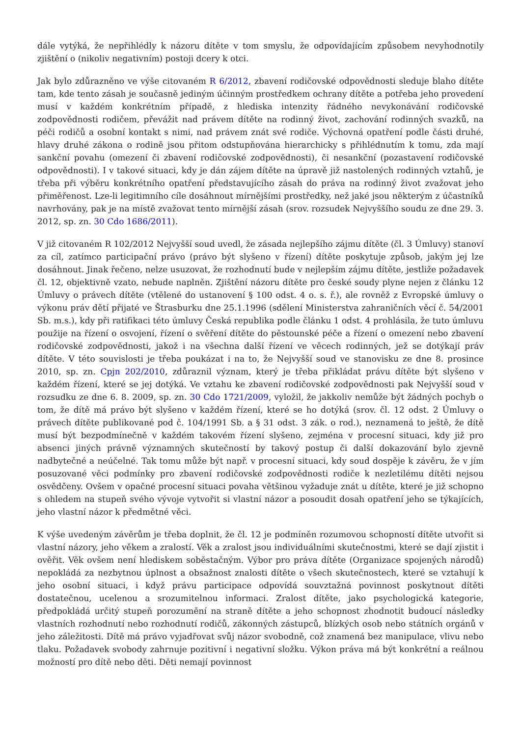dále vytýká, že nepřihlédly k názoru dítěte v tom smyslu, že odpovídajícím způsobem nevyhodnotily zjištění o (nikoliv negativním) postoji dcery k otci.
Jak bylo zdůrazněno ve výše citovaném R 6/2012, zbavení rodičovské odpovědnosti sleduje blaho dítěte tam, kde tento zásah je současně jediným účinným prostředkem ochrany dítěte a potřeba jeho provedení musí v každém konkrétním případě, z hlediska intenzity řádného nevykonávání rodičovské zodpovědnosti rodičem, převážit nad právem dítěte na rodinný život, zachování rodinných svazků, na péči rodičů a osobní kontakt s nimi, nad právem znát své rodiče. Výchovná opatření podle části druhé, hlavy druhé zákona o rodině jsou přitom odstupňována hierarchicky s přihlédnutím k tomu, zda mají sankční povahu (omezení či zbavení rodičovské zodpovědnosti), či nesankční (pozastavení rodičovské odpovědnosti). I v takové situaci, kdy je dán zájem dítěte na úpravě již nastolených rodinných vztahů, je třeba při výběru konkrétního opatření představujícího zásah do práva na rodinný život zvažovat jeho přiměřenost. Lze-li legitimního cíle dosáhnout mírnějšími prostředky, než jaké jsou některým z účastníků navrhovány, pak je na místě zvažovat tento mírnější zásah (srov. rozsudek Nejvyššího soudu ze dne 29. 3. 2012, sp. zn. 30 Cdo 1686/2011).
V již citovaném R 102/2012 Nejvyšší soud uvedl, že zásada nejlepšího zájmu dítěte (čl. 3 Úmluvy) stanoví za cíl, zatímco participační právo (právo být slyšeno v řízení) dítěte poskytuje způsob, jakým jej lze dosáhnout. Jinak řečeno, nelze usuzovat, že rozhodnutí bude v nejlepším zájmu dítěte, jestliže požadavek čl. 12, objektivně vzato, nebude naplněn. Zjištění názoru dítěte pro české soudy plyne nejen z článku 12 Úmluvy o právech dítěte (vtělené do ustanovení § 100 odst. 4 o. s. ř.), ale rovněž z Evropské úmluvy o výkonu práv dětí přijaté ve Štrasburku dne 25.1.1996 (sdělení Ministerstva zahraničních věcí č. 54/2001 Sb. m.s.), kdy při ratifikaci této úmluvy Česká republika podle článku 1 odst. 4 prohlásila, že tuto úmluvu použije na řízení o osvojení, řízení o svěření dítěte do pěstounské péče a řízení o omezení nebo zbavení rodičovské zodpovědnosti, jakož i na všechna další řízení ve věcech rodinných, jež se dotýkají práv dítěte. V této souvislosti je třeba poukázat i na to, že Nejvyšší soud ve stanovisku ze dne 8. prosince 2010, sp. zn. Cpjn 202/2010, zdůraznil význam, který je třeba přikládat právu dítěte být slyšeno v každém řízení, které se jej dotýká. Ve vztahu ke zbavení rodičovské zodpovědnosti pak Nejvyšší soud v rozsudku ze dne 6. 8. 2009, sp. zn. 30 Cdo 1721/2009, vyložil, že jakkoliv nemůže být žádných pochyb o tom, že dítě má právo být slyšeno v každém řízení, které se ho dotýká (srov. čl. 12 odst. 2 Úmluvy o právech dítěte publikované pod č. 104/1991 Sb. a § 31 odst. 3 zák. o rod.), neznamená to ještě, že dítě musí být bezpodmínečně v každém takovém řízení slyšeno, zejména v procesní situaci, kdy již pro absenci jiných právně významných skutečností by takový postup či další dokazování bylo zjevně nadbytečné a neúčelné. Tak tomu může být např. v procesní situaci, kdy soud dospěje k závěru, že v jím posuzované věci podmínky pro zbavení rodičovské zodpovědnosti rodiče k nezletilému dítěti nejsou osvědčeny. Ovšem v opačné procesní situaci povaha většinou vyžaduje znát u dítěte, které je již schopno s ohledem na stupeň svého vývoje vytvořit si vlastní názor a posoudit dosah opatření jeho se týkajících, jeho vlastní názor k předmětné věci.
K výše uvedeným závěrům je třeba doplnit, že čl. 12 je podmíněn rozumovou schopností dítěte utvořit si vlastní názory, jeho věkem a zralostí. Věk a zralost jsou individuálními skutečnostmi, které se dají zjistit i ověřit. Věk ovšem není hlediskem soběstačným. Výbor pro práva dítěte (Organizace spojených národů) nepokládá za nezbytnou úplnost a obsažnost znalosti dítěte o všech skutečnostech, které se vztahují k jeho osobní situaci, i když právu participace odpovídá souvztažná povinnost poskytnout dítěti dostatečnou, ucelenou a srozumitelnou informaci. Zralost dítěte, jako psychologická kategorie, předpokládá určitý stupeň porozumění na straně dítěte a jeho schopnost zhodnotit budoucí následky vlastních rozhodnutí nebo rozhodnutí rodičů, zákonných zástupců, blízkých osob nebo státních orgánů v jeho záležitosti. Dítě má právo vyjadřovat svůj názor svobodně, což znamená bez manipulace, vlivu nebo tlaku. Požadavek svobody zahrnuje pozitivní i negativní složku. Výkon práva má být konkrétní a reálnou možností pro dítě nebo děti. Děti nemají povinnost